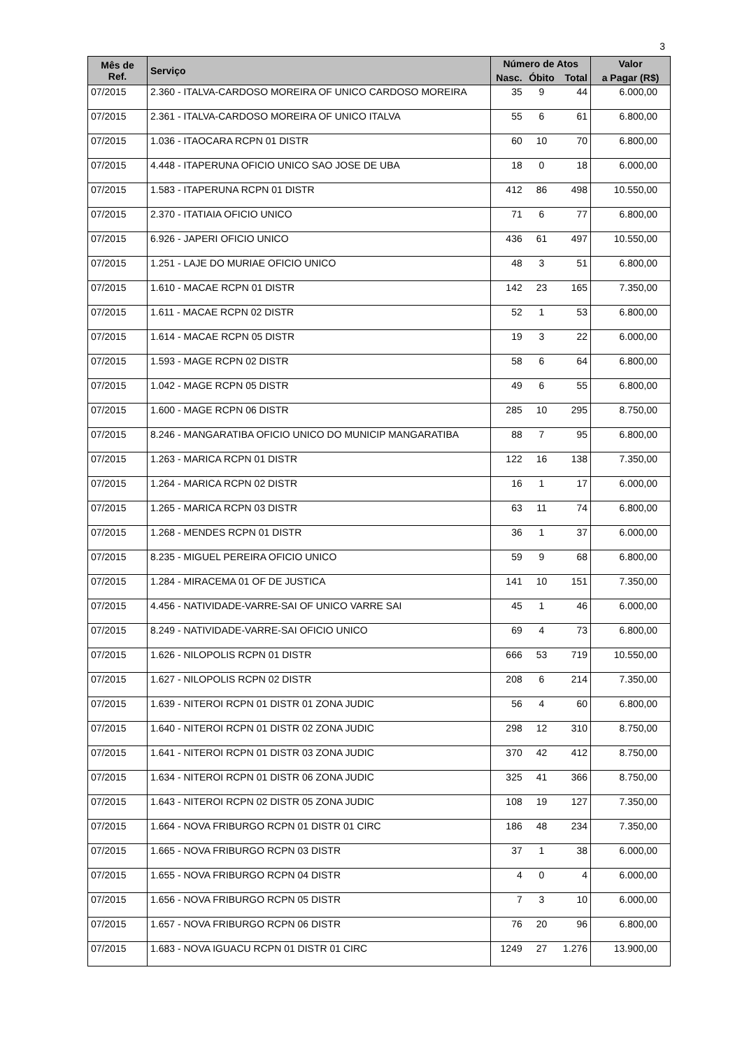3
| Mês de Ref. | Serviço | Número de Atos | | | Valor |
| --- | --- | --- | --- | --- | --- |
| | | Nasc. | Óbito | Total | a Pagar (R$) |
| 07/2015 | 2.360 - ITALVA-CARDOSO MOREIRA OF UNICO CARDOSO MOREIRA | 35 | 9 | 44 | 6.000,00 |
| 07/2015 | 2.361 - ITALVA-CARDOSO MOREIRA OF UNICO ITALVA | 55 | 6 | 61 | 6.800,00 |
| 07/2015 | 1.036 - ITAOCARA RCPN 01 DISTR | 60 | 10 | 70 | 6.800,00 |
| 07/2015 | 4.448 - ITAPERUNA OFICIO UNICO SAO JOSE DE UBA | 18 | 0 | 18 | 6.000,00 |
| 07/2015 | 1.583 - ITAPERUNA RCPN 01 DISTR | 412 | 86 | 498 | 10.550,00 |
| 07/2015 | 2.370 - ITATIAIA OFICIO UNICO | 71 | 6 | 77 | 6.800,00 |
| 07/2015 | 6.926 - JAPERI OFICIO UNICO | 436 | 61 | 497 | 10.550,00 |
| 07/2015 | 1.251 - LAJE DO MURIAE OFICIO UNICO | 48 | 3 | 51 | 6.800,00 |
| 07/2015 | 1.610 - MACAE RCPN 01 DISTR | 142 | 23 | 165 | 7.350,00 |
| 07/2015 | 1.611 - MACAE RCPN 02 DISTR | 52 | 1 | 53 | 6.800,00 |
| 07/2015 | 1.614 - MACAE RCPN 05 DISTR | 19 | 3 | 22 | 6.000,00 |
| 07/2015 | 1.593 - MAGE RCPN 02 DISTR | 58 | 6 | 64 | 6.800,00 |
| 07/2015 | 1.042 - MAGE RCPN 05 DISTR | 49 | 6 | 55 | 6.800,00 |
| 07/2015 | 1.600 - MAGE RCPN 06 DISTR | 285 | 10 | 295 | 8.750,00 |
| 07/2015 | 8.246 - MANGARATIBA OFICIO UNICO DO MUNICIP MANGARATIBA | 88 | 7 | 95 | 6.800,00 |
| 07/2015 | 1.263 - MARICA RCPN 01 DISTR | 122 | 16 | 138 | 7.350,00 |
| 07/2015 | 1.264 - MARICA RCPN 02 DISTR | 16 | 1 | 17 | 6.000,00 |
| 07/2015 | 1.265 - MARICA RCPN 03 DISTR | 63 | 11 | 74 | 6.800,00 |
| 07/2015 | 1.268 - MENDES RCPN 01 DISTR | 36 | 1 | 37 | 6.000,00 |
| 07/2015 | 8.235 - MIGUEL PEREIRA OFICIO UNICO | 59 | 9 | 68 | 6.800,00 |
| 07/2015 | 1.284 - MIRACEMA 01 OF DE JUSTICA | 141 | 10 | 151 | 7.350,00 |
| 07/2015 | 4.456 - NATIVIDADE-VARRE-SAI OF UNICO VARRE SAI | 45 | 1 | 46 | 6.000,00 |
| 07/2015 | 8.249 - NATIVIDADE-VARRE-SAI OFICIO UNICO | 69 | 4 | 73 | 6.800,00 |
| 07/2015 | 1.626 - NILOPOLIS RCPN 01 DISTR | 666 | 53 | 719 | 10.550,00 |
| 07/2015 | 1.627 - NILOPOLIS RCPN 02 DISTR | 208 | 6 | 214 | 7.350,00 |
| 07/2015 | 1.639 - NITEROI RCPN 01 DISTR 01 ZONA JUDIC | 56 | 4 | 60 | 6.800,00 |
| 07/2015 | 1.640 - NITEROI RCPN 01 DISTR 02 ZONA JUDIC | 298 | 12 | 310 | 8.750,00 |
| 07/2015 | 1.641 - NITEROI RCPN 01 DISTR 03 ZONA JUDIC | 370 | 42 | 412 | 8.750,00 |
| 07/2015 | 1.634 - NITEROI RCPN 01 DISTR 06 ZONA JUDIC | 325 | 41 | 366 | 8.750,00 |
| 07/2015 | 1.643 - NITEROI RCPN 02 DISTR 05 ZONA JUDIC | 108 | 19 | 127 | 7.350,00 |
| 07/2015 | 1.664 - NOVA FRIBURGO RCPN 01 DISTR 01 CIRC | 186 | 48 | 234 | 7.350,00 |
| 07/2015 | 1.665 - NOVA FRIBURGO RCPN 03 DISTR | 37 | 1 | 38 | 6.000,00 |
| 07/2015 | 1.655 - NOVA FRIBURGO RCPN 04 DISTR | 4 | 0 | 4 | 6.000,00 |
| 07/2015 | 1.656 - NOVA FRIBURGO RCPN 05 DISTR | 7 | 3 | 10 | 6.000,00 |
| 07/2015 | 1.657 - NOVA FRIBURGO RCPN 06 DISTR | 76 | 20 | 96 | 6.800,00 |
| 07/2015 | 1.683 - NOVA IGUACU RCPN 01 DISTR 01 CIRC | 1249 | 27 | 1.276 | 13.900,00 |